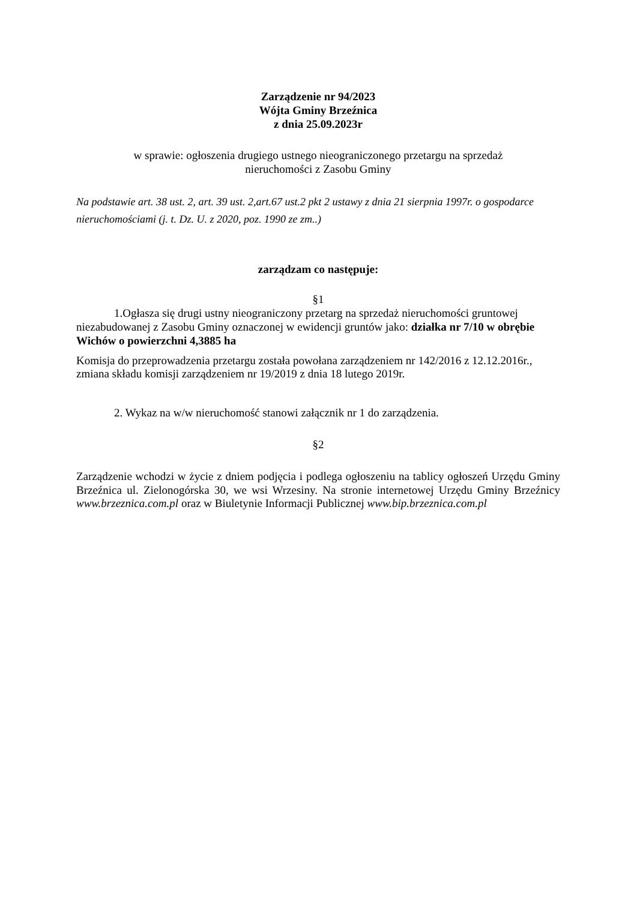Zarządzenie nr 94/2023
Wójta Gminy Brzeźnica
z dnia 25.09.2023r
w sprawie: ogłoszenia drugiego ustnego nieograniczonego przetargu na sprzedaż
nieruchomości z Zasobu Gminy
Na podstawie art. 38 ust. 2, art. 39 ust. 2,art.67 ust.2 pkt 2 ustawy z dnia 21 sierpnia 1997r. o gospodarce nieruchomościami (j. t. Dz. U. z 2020, poz. 1990 ze zm..)
zarządzam co następuje:
§1
1.Ogłasza się drugi ustny nieograniczony przetarg na sprzedaż nieruchomości gruntowej niezabudowanej z Zasobu Gminy oznaczonej w ewidencji gruntów jako: działka nr 7/10 w obrębie Wichów o powierzchni 4,3885 ha
Komisja do przeprowadzenia przetargu została powołana zarządzeniem nr 142/2016 z 12.12.2016r., zmiana składu komisji zarządzeniem nr 19/2019 z dnia 18 lutego 2019r.
2. Wykaz na w/w nieruchomość stanowi załącznik nr 1 do zarządzenia.
§2
Zarządzenie wchodzi w życie z dniem podjęcia i podlega ogłoszeniu na tablicy ogłoszeń Urzędu Gminy Brzeźnica ul. Zielonogórska 30, we wsi Wrzesiny. Na stronie internetowej Urzędu Gminy Brzeźnicy www.brzeznica.com.pl oraz w Biuletynie Informacji Publicznej www.bip.brzeznica.com.pl